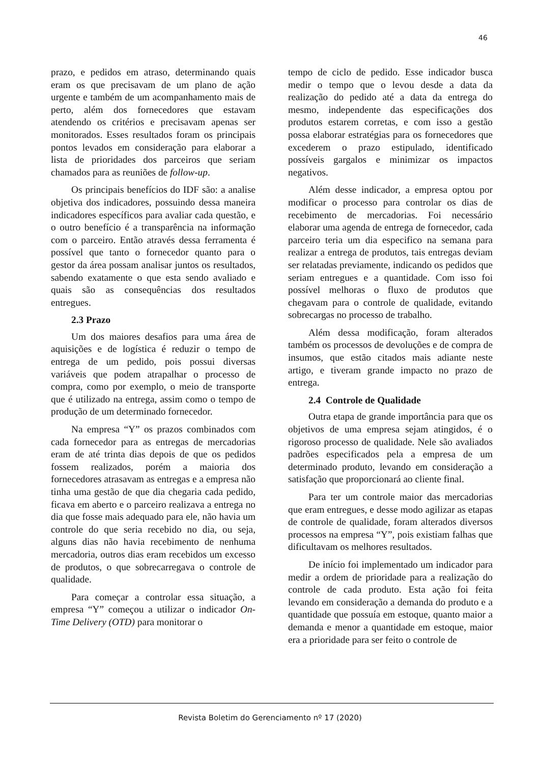46
prazo, e pedidos em atraso, determinando quais eram os que precisavam de um plano de ação urgente e também de um acompanhamento mais de perto, além dos fornecedores que estavam atendendo os critérios e precisavam apenas ser monitorados. Esses resultados foram os principais pontos levados em consideração para elaborar a lista de prioridades dos parceiros que seriam chamados para as reuniões de follow-up.
Os principais benefícios do IDF são: a analise objetiva dos indicadores, possuindo dessa maneira indicadores específicos para avaliar cada questão, e o outro benefício é a transparência na informação com o parceiro. Então através dessa ferramenta é possível que tanto o fornecedor quanto para o gestor da área possam analisar juntos os resultados, sabendo exatamente o que esta sendo avaliado e quais são as consequências dos resultados entregues.
2.3 Prazo
Um dos maiores desafios para uma área de aquisições e de logística é reduzir o tempo de entrega de um pedido, pois possui diversas variáveis que podem atrapalhar o processo de compra, como por exemplo, o meio de transporte que é utilizado na entrega, assim como o tempo de produção de um determinado fornecedor.
Na empresa “Y” os prazos combinados com cada fornecedor para as entregas de mercadorias eram de até trinta dias depois de que os pedidos fossem realizados, porém a maioria dos fornecedores atrasavam as entregas e a empresa não tinha uma gestão de que dia chegaria cada pedido, ficava em aberto e o parceiro realizava a entrega no dia que fosse mais adequado para ele, não havia um controle do que seria recebido no dia, ou seja, alguns dias não havia recebimento de nenhuma mercadoria, outros dias eram recebidos um excesso de produtos, o que sobrecarregava o controle de qualidade.
Para começar a controlar essa situação, a empresa “Y” começou a utilizar o indicador On-Time Delivery (OTD) para monitorar o
tempo de ciclo de pedido. Esse indicador busca medir o tempo que o levou desde a data da realização do pedido até a data da entrega do mesmo, independente das especificações dos produtos estarem corretas, e com isso a gestão possa elaborar estratégias para os fornecedores que excederem o prazo estipulado, identificado possíveis gargalos e minimizar os impactos negativos.
Além desse indicador, a empresa optou por modificar o processo para controlar os dias de recebimento de mercadorias. Foi necessário elaborar uma agenda de entrega de fornecedor, cada parceiro teria um dia especifico na semana para realizar a entrega de produtos, tais entregas deviam ser relatadas previamente, indicando os pedidos que seriam entregues e a quantidade. Com isso foi possível melhoras o fluxo de produtos que chegavam para o controle de qualidade, evitando sobrecargas no processo de trabalho.
Além dessa modificação, foram alterados também os processos de devoluções e de compra de insumos, que estão citados mais adiante neste artigo, e tiveram grande impacto no prazo de entrega.
2.4 Controle de Qualidade
Outra etapa de grande importância para que os objetivos de uma empresa sejam atingidos, é o rigoroso processo de qualidade. Nele são avaliados padrões especificados pela a empresa de um determinado produto, levando em consideração a satisfação que proporcionará ao cliente final.
Para ter um controle maior das mercadorias que eram entregues, e desse modo agilizar as etapas de controle de qualidade, foram alterados diversos processos na empresa “Y”, pois existiam falhas que dificultavam os melhores resultados.
De início foi implementado um indicador para medir a ordem de prioridade para a realização do controle de cada produto. Esta ação foi feita levando em consideração a demanda do produto e a quantidade que possuía em estoque, quanto maior a demanda e menor a quantidade em estoque, maior era a prioridade para ser feito o controle de
Revista Boletim do Gerenciamento nº 17 (2020)